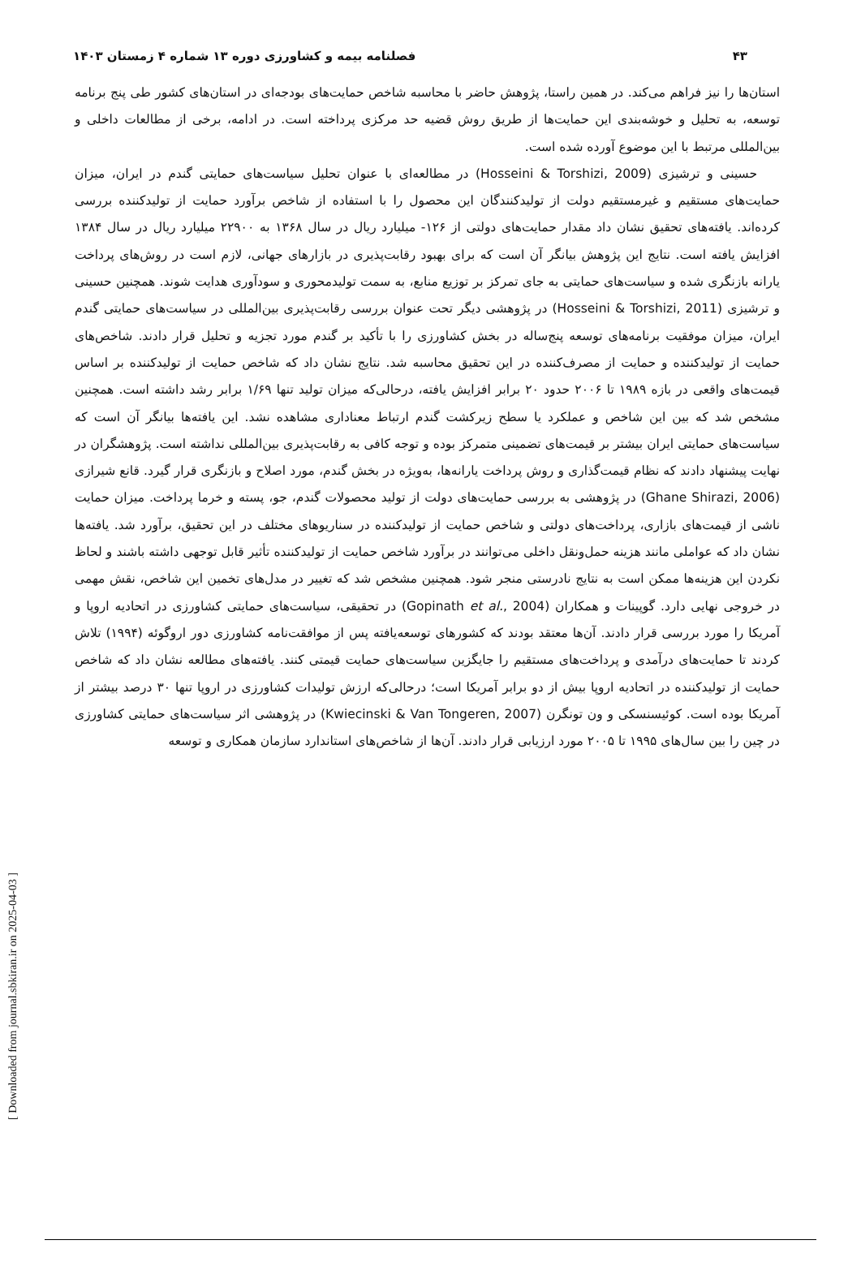۴۳ فصلنامه بیمه و کشاورزی دوره ۱۳ شماره ۴ زمستان ۱۴۰۳
استان‌ها را نیز فراهم می‌کند. در همین راستا، پژوهش حاضر با محاسبه شاخص حمایت‌های بودجه‌ای در استان‌های کشور طی پنج برنامه توسعه، به تحلیل و خوشه‌بندی این حمایت‌ها از طریق روش قضیه حد مرکزی پرداخته است. در ادامه، برخی از مطالعات داخلی و بین‌المللی مرتبط با این موضوع آورده شده است.
حسینی و ترشیزی (Hosseini & Torshizi, 2009) در مطالعه‌ای با عنوان تحلیل سیاست‌های حمایتی گندم در ایران، میزان حمایت‌های مستقیم و غیرمستقیم دولت از تولیدکنندگان این محصول را با استفاده از شاخص برآورد حمایت از تولیدکننده بررسی کرده‌اند. یافته‌های تحقیق نشان داد مقدار حمایت‌های دولتی از ۱۲۶- میلیارد ریال در سال ۱۳۶۸ به ۲۲۹۰۰ میلیارد ریال در سال ۱۳۸۴ افزایش یافته است. نتایج این پژوهش بیانگر آن است که برای بهبود رقابت‌پذیری در بازارهای جهانی، لازم است در روش‌های پرداخت یارانه بازنگری شده و سیاست‌های حمایتی به جای تمرکز بر توزیع منابع، به سمت تولیدمحوری و سودآوری هدایت شوند. همچنین حسینی و ترشیزی (Hosseini & Torshizi, 2011) در پژوهشی دیگر تحت عنوان بررسی رقابت‌پذیری بین‌المللی در سیاست‌های حمایتی گندم ایران، میزان موفقیت برنامه‌های توسعه پنج‌ساله در بخش کشاورزی را با تأکید بر گندم مورد تجزیه و تحلیل قرار دادند. شاخص‌های حمایت از تولیدکننده و حمایت از مصرف‌کننده در این تحقیق محاسبه شد. نتایج نشان داد که شاخص حمایت از تولیدکننده بر اساس قیمت‌های واقعی در بازه ۱۹۸۹ تا ۲۰۰۶ حدود ۲۰ برابر افزایش یافته، درحالی‌که میزان تولید تنها ۱/۶۹ برابر رشد داشته است. همچنین مشخص شد که بین این شاخص و عملکرد یا سطح زیرکشت گندم ارتباط معناداری مشاهده نشد. این یافته‌ها بیانگر آن است که سیاست‌های حمایتی ایران بیشتر بر قیمت‌های تضمینی متمرکز بوده و توجه کافی به رقابت‌پذیری بین‌المللی نداشته است. پژوهشگران در نهایت پیشنهاد دادند که نظام قیمت‌گذاری و روش پرداخت یارانه‌ها، به‌ویژه در بخش گندم، مورد اصلاح و بازنگری قرار گیرد. قانع شیرازی (Ghane Shirazi, 2006) در پژوهشی به بررسی حمایت‌های دولت از تولید محصولات گندم، جو، پسته و خرما پرداخت. میزان حمایت ناشی از قیمت‌های بازاری، پرداخت‌های دولتی و شاخص حمایت از تولیدکننده در سناریوهای مختلف در این تحقیق، برآورد شد. یافته‌ها نشان داد که عواملی مانند هزینه حمل‌ونقل داخلی می‌توانند در برآورد شاخص حمایت از تولیدکننده تأثیر قابل توجهی داشته باشند و لحاظ نکردن این هزینه‌ها ممکن است به نتایج نادرستی منجر شود. همچنین مشخص شد که تغییر در مدل‌های تخمین این شاخص، نقش مهمی در خروجی نهایی دارد. گوپینات و همکاران (Gopinath et al., 2004) در تحقیقی، سیاست‌های حمایتی کشاورزی در اتحادیه اروپا و آمریکا را مورد بررسی قرار دادند. آن‌ها معتقد بودند که کشورهای توسعه‌یافته پس از موافقت‌نامه کشاورزی دور اروگوئه (۱۹۹۴) تلاش کردند تا حمایت‌های درآمدی و پرداخت‌های مستقیم را جایگزین سیاست‌های حمایت قیمتی کنند. یافته‌های مطالعه نشان داد که شاخص حمایت از تولیدکننده در اتحادیه اروپا بیش از دو برابر آمریکا است؛ درحالی‌که ارزش تولیدات کشاورزی در اروپا تنها ۳۰ درصد بیشتر از آمریکا بوده است. کوئیسنسکی و ون تونگرن (Kwiecinski & Van Tongeren, 2007) در پژوهشی اثر سیاست‌های حمایتی کشاورزی در چین را بین سال‌های ۱۹۹۵ تا ۲۰۰۵ مورد ارزیابی قرار دادند. آن‌ها از شاخص‌های استاندارد سازمان همکاری و توسعه
[ Downloaded from journal.sbkiran.ir on 2025-04-03 ]